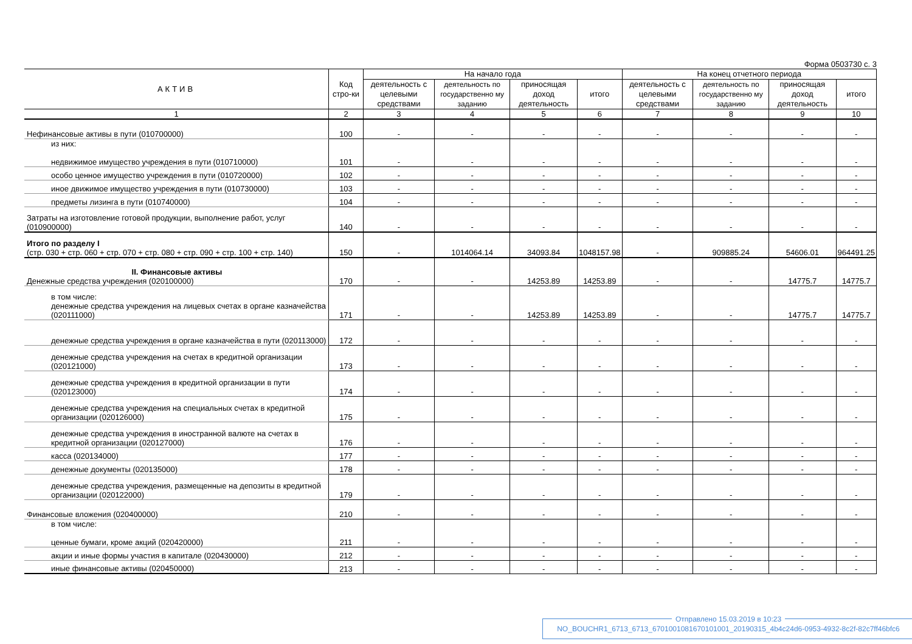Форма 0503730 с. 3
| АКТИВ | Код стро-ки | На начало года | | | | На конец отчетного периода | | | |
| --- | --- | --- | --- | --- | --- | --- | --- | --- | --- |
| | | деятельность с целевыми средствами | деятельность по государственно му заданию | приносящая доход деятельность | итого | деятельность с целевыми средствами | деятельность по государственно му заданию | приносящая доход деятельность | итого |
| 1 | 2 | 3 | 4 | 5 | 6 | 7 | 8 | 9 | 10 |
| Нефинансовые активы в пути (010700000) | 100 | - | - | - | - | - | - | - | - |
| из них: недвижимое имущество учреждения в пути (010710000) | 101 | - | - | - | - | - | - | - | - |
| особо ценное имущество учреждения в пути (010720000) | 102 | - | - | - | - | - | - | - | - |
| иное движимое имущество учреждения в пути (010730000) | 103 | - | - | - | - | - | - | - | - |
| предметы лизинга в пути (010740000) | 104 | - | - | - | - | - | - | - | - |
| Затраты на изготовление готовой продукции, выполнение работ, услуг (010900000) | 140 | - | - | - | - | - | - | - | - |
| Итого по разделу I (стр. 030 + стр. 060 + стр. 070 + стр. 080 + стр. 090 + стр. 100 + стр. 140) | 150 | - | 1014064.14 | 34093.84 | 1048157.98 | - | 909885.24 | 54606.01 | 964491.25 |
| II. Финансовые активы Денежные средства учреждения (020100000) | 170 | - | - | 14253.89 | 14253.89 | - | - | 14775.7 | 14775.7 |
| в том числе: денежные средства учреждения на лицевых счетах в органе казначейства (020111000) | 171 | - | - | 14253.89 | 14253.89 | - | - | 14775.7 | 14775.7 |
| денежные средства учреждения в органе казначейства в пути (020113000) | 172 | - | - | - | - | - | - | - | - |
| денежные средства учреждения на счетах в кредитной организации (020121000) | 173 | - | - | - | - | - | - | - | - |
| денежные средства учреждения в кредитной организации в пути (020123000) | 174 | - | - | - | - | - | - | - | - |
| денежные средства учреждения на специальных счетах в кредитной организации (020126000) | 175 | - | - | - | - | - | - | - | - |
| денежные средства учреждения в иностранной валюте на счетах в кредитной организации (020127000) | 176 | - | - | - | - | - | - | - | - |
| касса (020134000) | 177 | - | - | - | - | - | - | - | - |
| денежные документы (020135000) | 178 | - | - | - | - | - | - | - | - |
| денежные средства учреждения, размещенные на депозиты в кредитной организации (020122000) | 179 | - | - | - | - | - | - | - | - |
| Финансовые вложения (020400000) | 210 | - | - | - | - | - | - | - | - |
| в том числе: ценные бумаги, кроме акций (020420000) | 211 | - | - | - | - | - | - | - | - |
| акции и иные формы участия в капитале (020430000) | 212 | - | - | - | - | - | - | - | - |
| иные финансовые активы (020450000) | 213 | - | - | - | - | - | - | - | - |
Отправлено 15.03.2019 в 10:23
NO_BOUCHR1_6713_6713_6701001081670101001_20190315_4b4c24d6-0953-4932-8c2f-82c7ff46bfc6